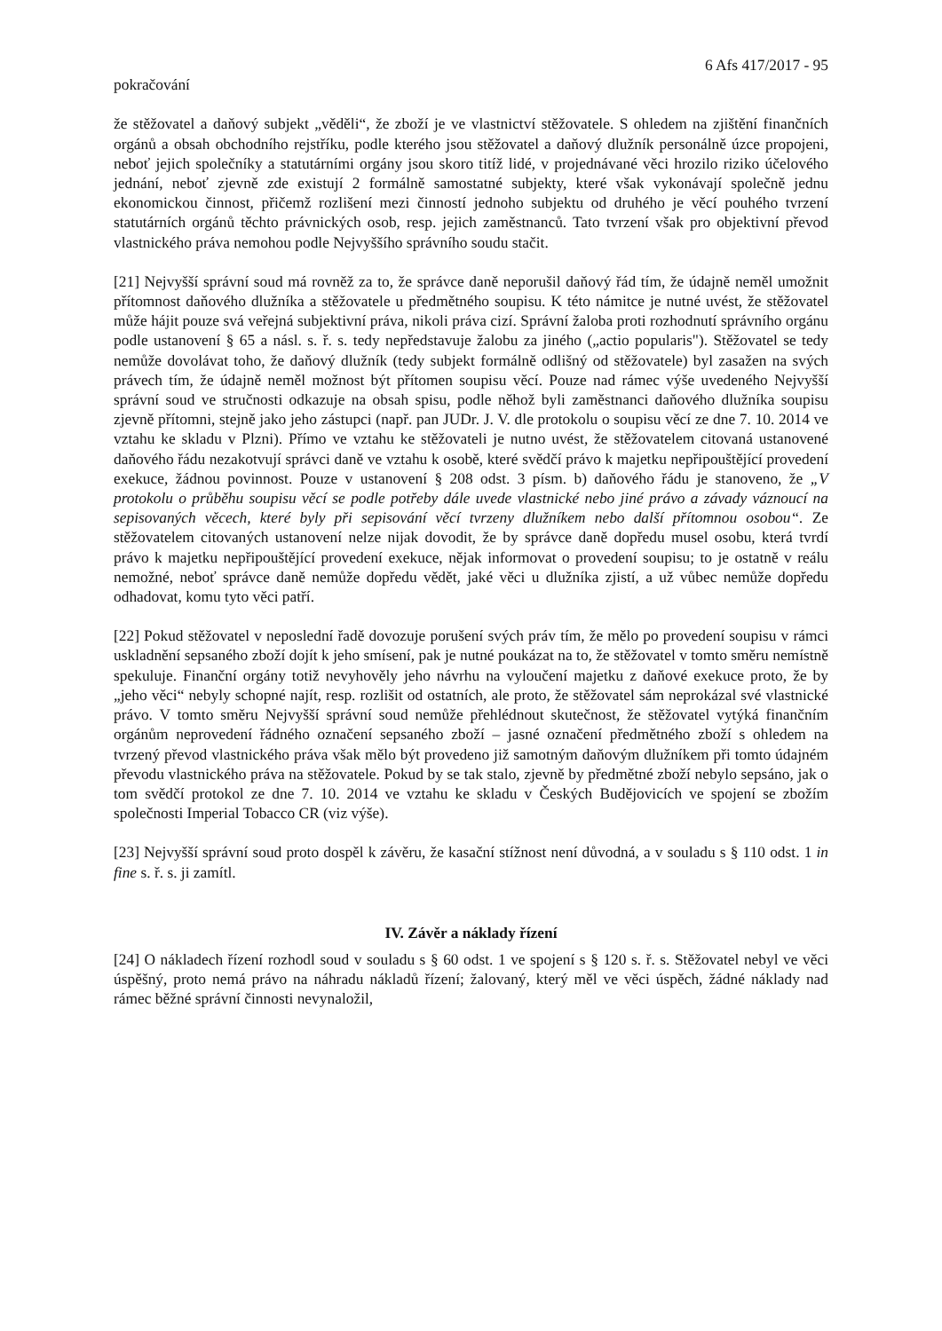6 Afs 417/2017 - 95
pokračování
že stěžovatel a daňový subjekt „věděli“, že zboží je ve vlastnictví stěžovatele. S ohledem na zjištění finančních orgánů a obsah obchodního rejstříku, podle kterého jsou stěžovatel a daňový dlužník personálně úzce propojeni, neboť jejich společníky a statutárními orgány jsou skoro titíž lidé, v projednávané věci hrozilo riziko účelového jednání, neboť zjevně zde existují 2 formálně samostatné subjekty, které však vykonávají společně jednu ekonomickou činnost, přičemž rozlišení mezi činností jednoho subjektu od druhého je věcí pouhého tvrzení statutárních orgánů těchto právnických osob, resp. jejich zaměstnanců. Tato tvrzení však pro objektivní převod vlastnického práva nemohou podle Nejvyššího správního soudu stačit.
[21] Nejvyšší správní soud má rovněž za to, že správce daně neporušil daňový řád tím, že údajně neměl umožnit přítomnost daňového dlužníka a stěžovatele u předmětného soupisu. K této námitce je nutné uvést, že stěžovatel může hájit pouze svá veřejná subjektivní práva, nikoli práva cizí. Správní žaloba proti rozhodnutí správního orgánu podle ustanovení § 65 a násl. s. ř. s. tedy nepředstavuje žalobu za jiného („actio popularis"). Stěžovatel se tedy nemůže dovolávat toho, že daňový dlužník (tedy subjekt formálně odlišný od stěžovatele) byl zasažen na svých právech tím, že údajně neměl možnost být přítomen soupisu věcí. Pouze nad rámec výše uvedeného Nejvyšší správní soud ve stručnosti odkazuje na obsah spisu, podle něhož byli zaměstnanci daňového dlužníka soupisu zjevně přítomni, stejně jako jeho zástupci (např. pan JUDr. J. V. dle protokolu o soupisu věcí ze dne 7. 10. 2014 ve vztahu ke skladu v Plzni). Přímo ve vztahu ke stěžovateli je nutno uvést, že stěžovatelem citovaná ustanovené daňového řádu nezakotvují správci daně ve vztahu k osobě, které svědčí právo k majetku nepřipouštějící provedení exekuce, žádnou povinnost. Pouze v ustanovení § 208 odst. 3 písm. b) daňového řádu je stanoveno, že „V protokolu o průběhu soupisu věcí se podle potřeby dále uvede vlastnické nebo jiné právo a závady váznoucí na sepisovaných věcech, které byly při sepisování věcí tvrzeny dlužníkem nebo další přítomnou osobou“. Ze stěžovatelem citovaných ustanovení nelze nijak dovodit, že by správce daně dopředu musel osobu, která tvrdí právo k majetku nepřipouštějící provedení exekuce, nějak informovat o provedení soupisu; to je ostatně v reálu nemožné, neboť správce daně nemůže dopředu vědět, jaké věci u dlužníka zjistí, a už vůbec nemůže dopředu odhadovat, komu tyto věci patří.
[22] Pokud stěžovatel v neposlední řadě dovozuje porušení svých práv tím, že mělo po provedení soupisu v rámci uskladnění sepsaného zboží dojít k jeho smísení, pak je nutné poukázat na to, že stěžovatel v tomto směru nemístně spekuluje. Finanční orgány totiž nevyhověly jeho návrhu na vyloučení majetku z daňové exekuce proto, že by „jeho věci“ nebyly schopné najít, resp. rozlišit od ostatních, ale proto, že stěžovatel sám neprokázal své vlastnické právo. V tomto směru Nejvyšší správní soud nemůže přehlédnout skutečnost, že stěžovatel vytýká finančním orgánům neprovedení řádného označení sepsaného zboží – jasné označení předmětného zboží s ohledem na tvrzený převod vlastnického práva však mělo být provedeno již samotným daňovým dlužníkem při tomto údajném převodu vlastnického práva na stěžovatele. Pokud by se tak stalo, zjevně by předmětné zboží nebylo sepsáno, jak o tom svědčí protokol ze dne 7. 10. 2014 ve vztahu ke skladu v Českých Budějovicích ve spojení se zbožím společnosti Imperial Tobacco CR (viz výše).
[23] Nejvyšší správní soud proto dospěl k závěru, že kasační stížnost není důvodná, a v souladu s § 110 odst. 1 in fine s. ř. s. ji zamítl.
IV. Závěr a náklady řízení
[24] O nákladech řízení rozhodl soud v souladu s § 60 odst. 1 ve spojení s § 120 s. ř. s. Stěžovatel nebyl ve věci úspěšný, proto nemá právo na náhradu nákladů řízení; žalovaný, který měl ve věci úspěch, žádné náklady nad rámec běžné správní činnosti nevynaložil,